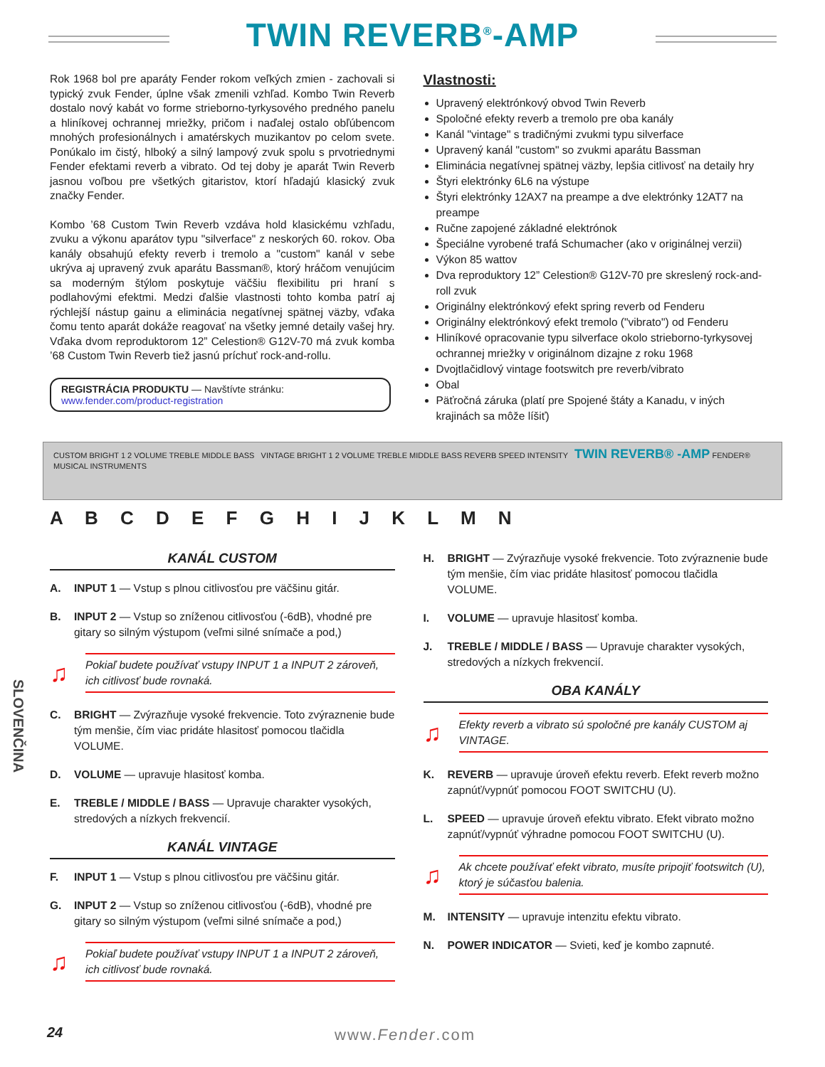TWIN REVERB<sup>®</sup>-AMP
Rok 1968 bol pre aparáty Fender rokom veľkých zmien - zachovali si typický zvuk Fender, úplne však zmenili vzhľad. Kombo Twin Reverb dostalo nový kabát vo forme strieborno-tyrkysového predného panelu a hliníkovej ochrannej mriežky, pričom i naďalej ostalo obľúbencom mnohých profesionálnych i amatérskych muzikantov po celom svete. Ponúkalo im čistý, hlboký a silný lampový zvuk spolu s prvotriednymi Fender efektami reverb a vibrato. Od tej doby je aparát Twin Reverb jasnou voľbou pre všetkých gitaristov, ktorí hľadajú klasický zvuk značky Fender.
Kombo ’68 Custom Twin Reverb vzdáva hold klasickému vzhľadu, zvuku a výkonu aparátov typu "silverface" z neskorých 60. rokov. Oba kanály obsahujú efekty reverb i tremolo a "custom" kanál v sebe ukrýva aj upravený zvuk aparátu Bassman®, ktorý hráčom venujúcim sa moderným štýlom poskytuje väčšiu flexibilitu pri hraní s podlahovými efektmi. Medzi ďalšie vlastnosti tohto komba patrí aj rýchlejší nástup gainu a eliminácia negatívnej spätnej väzby, vďaka čomu tento aparát dokáže reagovať na všetky jemné detaily vašej hry. Vďaka dvom reproduktorom 12” Celestion® G12V-70 má zvuk komba ’68 Custom Twin Reverb tiež jasnú príchuť rock-and-rollu.
REGISTRÁCIA PRODUKTU — Navštívte stránku: www.fender.com/product-registration
Vlastnosti:
Upravený elektrónkový obvod Twin Reverb
Spoločné efekty reverb a tremolo pre oba kanály
Kanál "vintage" s tradičnými zvukmi typu silverface
Upravený kanál "custom" so zvukmi aparátu Bassman
Eliminácia negatívnej spätnej väzby, lepšia citlivosť na detaily hry
Štyri elektrónky 6L6 na výstupe
Štyri elektrónky 12AX7 na preampe a dve elektrónky 12AT7 na preampe
Ručne zapojené základné elektrónok
Špeciálne vyrobené trafá Schumacher (ako v originálnej verzii)
Výkon 85 wattov
Dva reproduktory 12” Celestion® G12V-70 pre skreslený rock-and-roll zvuk
Originálny elektrónkový efekt spring reverb od Fenderu
Originálny elektrónkový efekt tremolo ("vibrato") od Fenderu
Hliníkové opracovanie typu silverface okolo strieborno-tyrkysovej ochrannej mriežky v originálnom dizajne z roku 1968
Dvojtlačidlový vintage footswitch pre reverb/vibrato
Obal
Päťročná záruka (platí pre Spojené štáty a Kanadu, v iných krajinách sa môže líšiť)
CUSTOM BRIGHT 1 2 VOLUME TREBLE MIDDLE BASS VINTAGE BRIGHT 1 2 VOLUME TREBLE MIDDLE BASS REVERB SPEED INTENSITY TWIN REVERB® -AMP FENDER® MUSICAL INSTRUMENTS
A B C D E F G H I J K L M N
SLOVENČINA
KANÁL CUSTOM
A. INPUT 1 — Vstup s plnou citlivosťou pre väčšinu gitár.
B. INPUT 2 — Vstup so zníženou citlivosťou (-6dB), vhodné pre gitary so silným výstupom (veľmi silné snímače a pod,)
♫ Pokiaľ budete používať vstupy INPUT 1 a INPUT 2 zároveň, ich citlivosť bude rovnaká.
C. BRIGHT — Zvýrazňuje vysoké frekvencie. Toto zvýraznenie bude tým menšie, čím viac pridáte hlasitosť pomocou tlačidla VOLUME.
D. VOLUME — upravuje hlasitosť komba.
E. TREBLE / MIDDLE / BASS — Upravuje charakter vysokých, stredových a nízkych frekvencií.
KANÁL VINTAGE
F. INPUT 1 — Vstup s plnou citlivosťou pre väčšinu gitár.
G. INPUT 2 — Vstup so zníženou citlivosťou (-6dB), vhodné pre gitary so silným výstupom (veľmi silné snímače a pod,)
♫ Pokiaľ budete používať vstupy INPUT 1 a INPUT 2 zároveň, ich citlivosť bude rovnaká.
H. BRIGHT — Zvýrazňuje vysoké frekvencie. Toto zvýraznenie bude tým menšie, čím viac pridáte hlasitosť pomocou tlačidla VOLUME.
I. VOLUME — upravuje hlasitosť komba.
J. TREBLE / MIDDLE / BASS — Upravuje charakter vysokých, stredových a nízkych frekvencií.
OBA KANÁLY
♫ Efekty reverb a vibrato sú spoločné pre kanály CUSTOM aj VINTAGE.
K. REVERB — upravuje úroveň efektu reverb. Efekt reverb možno zapnúť/vypnúť pomocou FOOT SWITCHU (U).
L. SPEED — upravuje úroveň efektu vibrato. Efekt vibrato možno zapnúť/vypnúť výhradne pomocou FOOT SWITCHU (U).
♫ Ak chcete používať efekt vibrato, musíte pripojiť footswitch (U), ktorý je súčasťou balenia.
M. INTENSITY — upravuje intenzitu efektu vibrato.
N. POWER INDICATOR — Svieti, keď je kombo zapnuté.
24 www.Fender.com